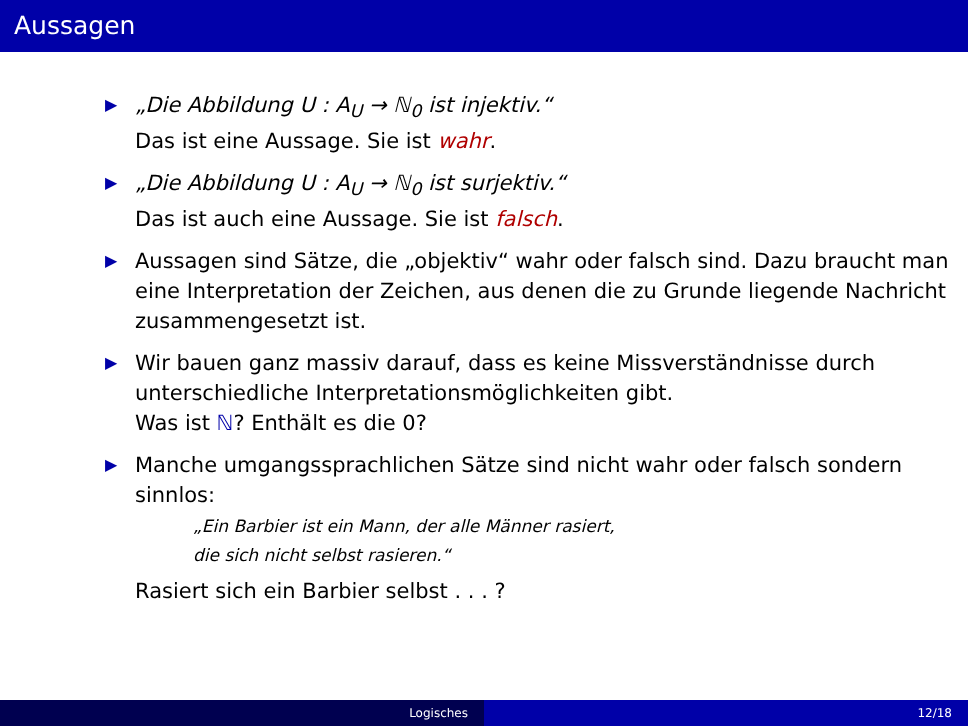Aussagen
▶ „Die Abbildung U : A<sub>U</sub> → ℕ<sub>0</sub> ist injektiv.“
Das ist eine Aussage. Sie ist wahr.
▶ „Die Abbildung U : A<sub>U</sub> → ℕ<sub>0</sub> ist surjektiv.“
Das ist auch eine Aussage. Sie ist falsch.
▶ Aussagen sind Sätze, die „objektiv“ wahr oder falsch sind. Dazu braucht man eine Interpretation der Zeichen, aus denen die zu Grunde liegende Nachricht zusammengesetzt ist.
▶ Wir bauen ganz massiv darauf, dass es keine Missverständnisse durch unterschiedliche Interpretationsmöglichkeiten gibt.
Was ist ℕ? Enthält es die 0?
▶ Manche umgangssprachlichen Sätze sind nicht wahr oder falsch sondern sinnlos:
„Ein Barbier ist ein Mann, der alle Männer rasiert,
die sich nicht selbst rasieren.“
Rasiert sich ein Barbier selbst . . . ?
Logisches 12/18